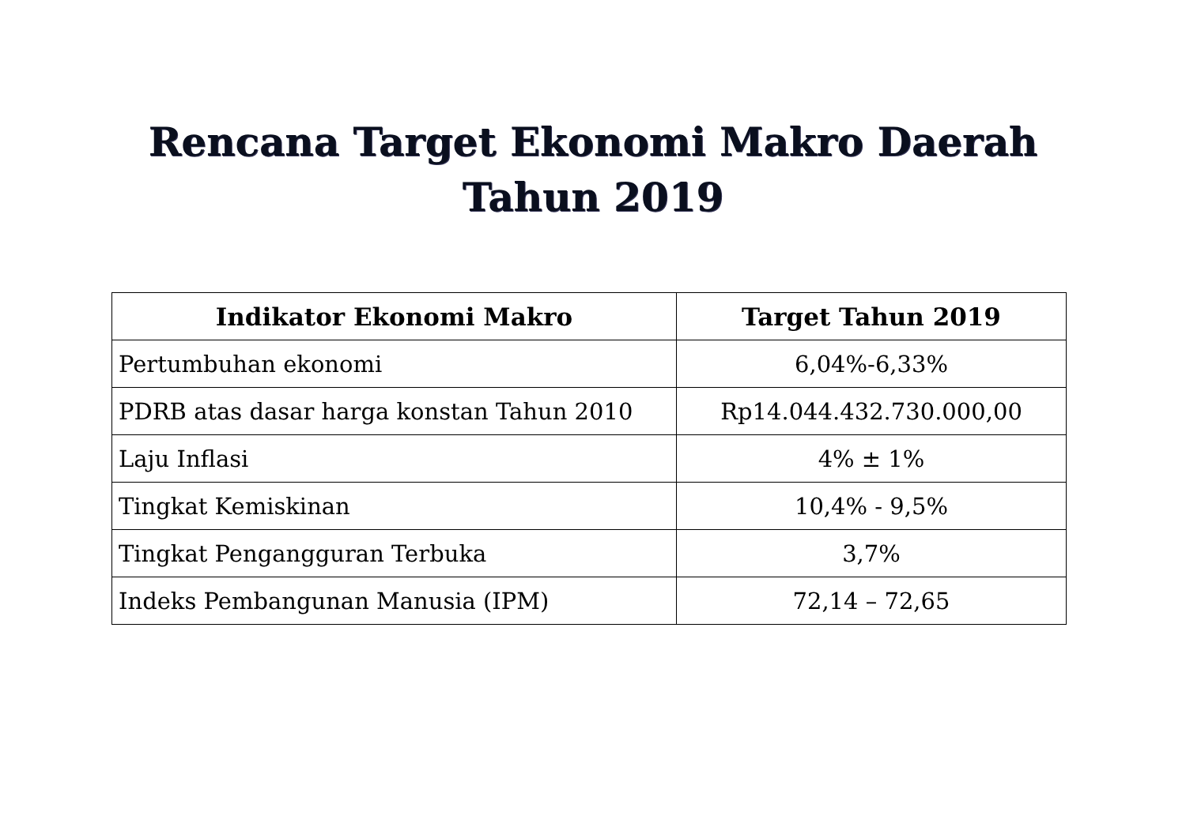Rencana Target Ekonomi Makro Daerah
Tahun 2019
| Indikator Ekonomi Makro | Target Tahun 2019 |
| --- | --- |
| Pertumbuhan ekonomi | 6,04%-6,33% |
| PDRB atas dasar harga konstan Tahun 2010 | Rp14.044.432.730.000,00 |
| Laju Inflasi | 4% ± 1% |
| Tingkat Kemiskinan | 10,4% - 9,5% |
| Tingkat Pengangguran Terbuka | 3,7% |
| Indeks Pembangunan Manusia (IPM) | 72,14 – 72,65 |